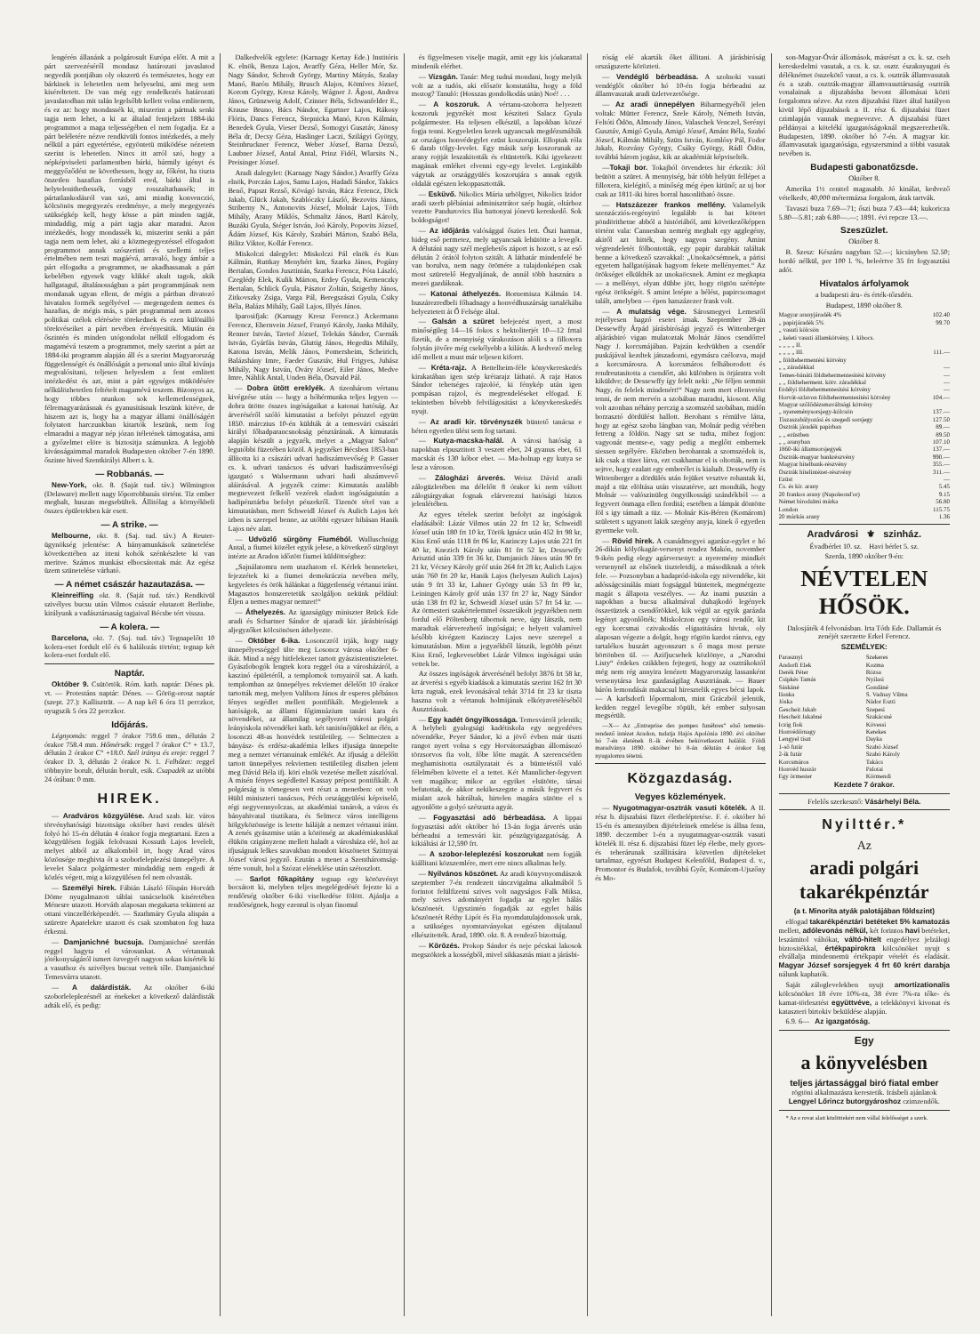lengérén állanánk a polgárosult Európa előtt. A mit a párt szervezéséről mondasz határozati javaslatod negyedik pontjában oly okszerü és természetes, hogy ezt bárkinek is lehetetlen nem helyeselni, ami meg sem kiséreltetett. De van még egy rendelkezés határozati javaslatodban mit talán legelsőbb kellett volna emlitenem, és ez az: hogy mondassék ki, miszerint a pártnak senki tagja nem lehet, a ki az általad fentjelzett 1884-iki programmot a maga teljességében el nem fogadja. Ez a párt beléletére nézve rendkivüli fontos intézkedés, a mely nélkül a párt egyetértése, egyöntetü müködése nézetem szerint is lehetetlen. Nincs itt arról szó, hogy a népképviseleti parlamentben bárki, bármily igényt és meggyőződést ne követhessen, hogy az, főként, ha tiszta önzetlen hazafias forrásból ered, bárki által is helytelenithethessék, vagy rosszaltathassék; itt pártatlankodásról van szó, ami mindig konvenczió, kölcsönös megegyezés eredménye, a mely megegyezés szükségkép kell, hogy kösse a párt minden tagját, mindaddig, míg a párt tagja akar maradni. Azon intézkedés, hogy mondassék ki, miszerint senki a párt tagja nem nem lehet, aki a közmegegyezéssel elfogadott programmot annak szószerinti és szellemi teljes értelmében nem teszi magáévá, arravaló, hogy ámbár a párt elfogadta a programmot, ne akadhassanak a párt kebelében egyesek vagy klikké akult tagok, akik hallgatagul, általánosságban a párt programmjának nem mondanak ugyan ellent, de mégis a pártban divatozó hivatalos formék segélyével — megengedem nemes és hazafias, de mégis más, s párt programmal nem azonos politikai czélok elérésére törekednek és ezen különálló törekvéseiket a párt nevében érvényesitik. Miután én őszintén és minden utógondolat nélkül elfogadom és magamévá teszem a programmot, mely szerint a párt az 1884-iki programm alapján áll és a szerint Magyarország függetlenségét és önállóságát a personal unio által kivánja megvalósitani, teljesen helyeslem a fent emlitett intézkedést és azt, mint a párt egységes müködésére nélkülözhetetlen feltételt magamévá teszem. Bizonyos az, hogy többes ntunkon sok kellemetlenségnek, félremagyarázásnak és gyanusitásnak leszünk kitéve, de hiszem azt is, hogy ha a magyar állami önállóságért folytatott harczunkban kitartók leszünk, nem fog elmaradni a magyar nép józan itéletének támogatása, ami a győzelmet elöre is biztositja számunkra. A legjobb kivánságaimmal maradok Budapesten október 7-én 1890. őszinte hived Szentkirályi Albert s. k.
— Robbanás. —
New-York, okt. 8. (Saját tud. táv.) Wilmington (Delaware) mellett nagy lőporrobbanás történt. Tiz ember meghalt, huszan megsebültek. Állitólag a környékbeli összes épületekben kár esett.
— A strike. —
Melbourne, okt. 8. (Saj. tud. táv.) A Reuter-ügynökség jelentése: A bányamunkások szünetelése következtében az itteni kohók szénkészlete ki van meritve. Számos munkást elbocsátottak már. Az egész üzem szünetelése várható.
— A német császár hazautazása. —
Kleinreifling okt. 8. (Saját tud. táv.) Rendkivül szivélyes bucsu után Vilmos császár elutazott Berlinbe, királyunk a vadásztársaság tagjaival Bécsbe tért vissza.
— A kolera. —
Barcelona, okt. 7. (Saj. tud. táv.) Tegnapelőtt 10 kolera-eset fordult elő és 6 halálozás történt; tegnap két kolera-eset fordult elő.
Naptár.
Október 9. Csütörtök. Róm. kath. naptár: Dénes pk. vt. — Protestáns naptár: Dénes. — Görög-orosz naptár (szept. 27.): Kalliszträt. — A nap kél 6 óra 11 perczkor, nyugszik 5 óra 22 perczkor.
Időjárás.
Légnyomás: reggel 7 órakor 759.6 mm., délután 2 órakor 758.4 mm. Hőmérsék: reggel 7 órakor C° + 13.7, délután 2 órakor C° +18.0. Szél iránya és ereje: reggel 7 órakor D. 3, délután 2 órakor N. 1. Felhőzet: reggel többnyire borult, délután borult, esik. Csapadék az utóbbi 24 órában: 0 mm.
HIREK.
— Aradváros közgyülése. Arad szab. kir. város törvényhatósági bizottsága október havi rendes ülését folyó hó 15-én délután 4 órakor fogja megtartani. Ezen a közgyülésen fogják felolvasni Kossuth Lajos levelelt, melyet abból az alkalomból irt, hogy Arad város közönsége meghivta őt a szoborleleplezési ünnepélyre. A levelet Salacz polgármester mindaddig nem engedi át közlés végett, mig a közgyülésen fel nem olvasták.
— Személyi hirek. Fábián László főispán Horváth Döme nyugalmazott táblai tanácselnök kiséretében Ménesre utazott. Horváth alaposan megakarta tekinteni az ottani vinczellérképezdét. — Szathmáry Gyula alispán a szüretre Apatelekre utazott és csak szombaton fog haza érkezni.
— Damjanichné bucsuja. Damjanichné szerdán reggel hagyta el városunkat. A vértanunak jótékonyságáról ismert özvegyét nagyon sokan kisérték ki a vasuthoz és szivélyes bucsut vettek tőle. Damjanichné Temesvárra utazott.
— A dalárdisták. Az október 6-iki szoborleleplezésnél az énekeket a következő dalárdisták adták elő, és pedig:
Dalkedvelők egylete: (Karnagy Kertay Ede.) Institóris K. elnök, Benza Lajos, Avarffy Géza, Heller Mór, Sz. Nagy Sándor, Schrodt György, Martiny Mátyás, Szalay Manó, Barón Mihály, Brusch Alajos, Kömíves József, Korom György, Kresz Károly, Wágner J. Ágost, Andrea János, Grünzweig Adolf, Czinner Béla, Schwanfelder E., Krause Bruno, Bács Nándor, Egartner Lajos, Rákosy Flóris, Dancs Ferencz, Stepnicka Manó, Kron Kálmán, Benedek Gyula, Vieser Dezső, Somogyi Gusztáv, Jánosy Béla dr, Decsy Géza, Haslinger Laczi, Szilágyi György, Steinbruckner Ferencz, Weber József, Barna Dezső, Laubner József, Antal Antal, Prinz Fidél, Wlarsits N., Preisinger József.
Aradi dalegylet: (Karnagy Nagy Sándor.) Avarffy Géza elnök, Porczán Lajos, Samu Lajos, Hadadi Sándor, Takács Benő, Papszt Rezső, Kövágó István, Rácz Ferencz, Dick Jakab, Glück Jakab, Szablóczky László, Bezovits János, Striberny N., Antonovits József, Molnár Lajos, Tóth Mihály, Arany Miklós, Schmaltz János, Bartl Károly, Buzáki Gyula, Stéger István, Joó Károly, Popovits József, Ádám József, Kis Károly, Szabári Márton, Szabó Béla, Bilitz Viktor, Kollár Ferencz.
Miskolczi dalegylet: Miskolczi Pál elnök és Kun Kálmán, Ruttkay Menyhért km, Szarka János, Pogány Bertalan, Gondos Jusztinián, Szarka Ferencz, Póta László, Czeglédy Elek, Kulik Márton, Erdey Gyula, Kemenczky Bertalan, Schlick Gyula, Pásztor Zoltán, Szigethy János, Zitkovszky Zsiga, Varga Pál, Beregszászi Gyula, Csiky Béla, Balázs Mihály, Gaál Lajos, Illyés János.
Iparosifjak: (Karnagy Kresz Ferencz.) Ackermann Ferencz, Ehernvein József, Franyó Károly, Janka Mihály, Renner István, Tavtof József, Telekán Sándor, Csernák István, Gyárfás István, Gluttig János, Hegedüs Mihály, Katona István, Melik János, Pomersheim, Scheirich, Balázshány Imre, Faeder Gusztáv, Hul Frigyes, Juhász Mihály, Nagy István, Ováry József, Eiler János, Medve Imre, Náhlik Antal, Unden Béla, Oszvald Pál.
— Dobra ütött ereklyék. A tizenhárom vértanu kivégzése után — hogy a hóhérmunka teljes legyen — dobra ütötte összes ingóságaikat a katonai hatóság. Az árveréséről szóló kimutatást a befolyt pénzzel együtt 1850. márczius 10-én küldták át a temesvári császári királyi főhadparancsnokság pénztárának. A kimutatás alapján készült a jegyzék, melyet a „Magyar Salon“ legutóbbi füzetében közöl. A jegyzéket Bécsben 1853-ban állította ki a császári udvari hadiszámvevőség P. Gasser cs. k. udvari tanácsos és udvari hadiszámvevőségi igazgató s Walsermann udvari hadi alszámvevő aláirásával. A jegyzék czime: Kimutatás azalább megnevezett felkelő vezérek eladott ingóságaiután a hadipénztárba befolyt pénzekről. Tizenöt tétel van a kimutatásban, mert Schweidl József és Aulich Lajos két izben is szerepel benne, az utóbbi egyszer hibásan Hanik Lajos név alatt.
— Udvözlő sürgöny Fiuméból. Walluschnigg Antal, a fiumei közélet egyik jelese, a következő sürgönyt intézte az Aradon időzött fiumei küldöttséghez:
„Sajnálatomra nem utazhatom el. Kérlek benneteket, fejezzétek ki a fiumei demokráczia nevében mély, kegyeletes és örök hálánkat a függetlenség vértanui iránt. Magasztos honszeretetük szolgáljon nekünk például: Éljen a nemes magyar nemzet!“
— Áthelyezés. Az igazságügy miniszter Brück Ede aradi és Schartner Sándor dr ujaradi kir. járásbirósági aljegyzőket kölcsönösen áthelyezte.
— Október 6-ika. Losonczról irják, hogy nagy ünnepélyességgel ülte meg Losoncz városa október 6-ikát. Mind a négy hitfelekezet tartott gyászistentiszteletet. Gyászlobogók lengtek kora reggel óta a városházáról, a kaszinó épületéről, a templomok tornyairól sat. A kath. templomban az ünnepélyes rekviemet délelőtt 10 órakor tartották meg, melyen Valihora János dr esperes plébános fényes segédlet mellett pontifikált. Megjelentek a hatóságok, az állami főgimnázium tanári kara és növendékei, az államilag segélyezett városi polgári leányiskola növendékei kath. két tanitónőjükkel az élén, a losonczi 48-as honvédek testületileg. — Selmeczen a bányász- és erdész-akadémia lelkes ifjusága ünnepelte meg a nemzet vértanuinak emlékét. Az ifjuság a délelőtt tartott ünnepélyes rekviemen testületileg diszben jelent meg Dávid Béla ifj. köri elnök vezetése mellett zászlóval. A misén fényes segédlettel Kassay prépost pontifikált. A polgárság is tömegesen vett részt a menetben: ott volt Hültl miniszteri tanácsos, Péch országgyülési képviselő, régi negyvennyolczas, az akadémiai tanárok, a város és bányahivatal tisztikara, és Selmecz város intelligens hölgyközönsége is letette háláját a nemzet vértanui iránt. A zenés gyászmise után a közönség az akadémiakuskkal élükön czigányzene mellett haladt a városháza elé, hol az ifjuságnak lelkes szavakban mondott köszönetet Szittnyai József városi jegyző. Ezután a menet a Szentháromság-térre vonult, hol a Szózat eléneklése után szétoszlott.
— Sarlot főkapitány tegnap egy körözvényt bocsátott ki, melyben teljes megelégedését fejezte ki a rendőrség október 6-iki viselkedése fölött. Ajánlja a rendőrségnek, hogy ezentul is olyan finomul
és figyelmesen viselje magát, amit egy kis jóakarattal mindenik elérhet.
— Vizsgán. Tanár: Meg tudná mondani, hogy melyik volt az a tudós, aki először konstatálta, hogy a föld mozog? Tanuló: (Hosszas gondolkodás után) Noé! . . .
— A koszoruk. A vértanu-szoborra helyezett koszoruk jegyzékét most késziteti Salacz Gyula polgármester. Ha teljesen elkészül, a lapokban közzé fogja tenni. Kegyeletlen kezek ugyancsak megdézsmálták az országos honvédegylet ezüst koszoruját. Elloptak róla 6 darab tölgy-levelet. Egy másik szép koszorunak az arany rojtját leszakitották és eltüntették. Kiki igyekezett magának emléket elvenni egy-egy levelet. Leginkább vágytak az országgyülés koszorujára s annak egyik oldalát egészen lekoppasztották.
— Esküvő. Nikolics Mária urhölgyet, Nikolics Izidor aradi szerb plébániai adminisztrátor szép hugát, oltárhoz vezette Pandurovics Ilia battonyai jónevü kereskedő. Sok boldogságot!
— Az időjárás valósággal őszies lett. Őszi harmat, hideg eső permetez, mely ugyancsak lehütötte a levegőt. A délutáni nagy szél meglehetős záport is hozott, s az eső délután 2 órától folyton szitált. A láthatár mindenfelé be van borulva, nem nagy örömére a tulajdonképen csak most szüretelő Hegyaljának, de annál több hasznára a mezei gazdáknak.
— Katonai áthelyezés. Bornemisza Kálmán 14. huszárezredbeli főhadnagy a honvédhuszárság tartalékába helyeztetett át Ő Felsége által.
— Galsán a szüret befejezést nyert, a most minőségileg 14—16 fokos s hektoliterjét 10—12 frttal fizetik, de a mennyiség várakozáson alóli s a filloxera folytán jövőre még csekélyebb a kilátás. A kedvező meleg idő mellett a must már teljesen kiforrt.
— Kréta-rajz. A Bettelheim-féle könyvkereskedés kirakatában igen szép krétarajz látható. A rajz Hatos Sándor tehetséges rajzolóé, ki fénykép után igen pompásan rajzol, és megrendeléseket elfogad. E tekintetben bővebb felvilágositást a könyvkereskedés nyujt.
— Az aradi kir. törvényszék büntető tanácsa e héten egyetlen ülést sem fog tartani.
— Kutya-macska-halál. A városi hatóság a napokban elpusztitott 3 veszett ebet, 24 gyanus ebet, 61 macskát és 130 kóbor ebet. — Ma-holnap egy kutya se lesz a városon.
— Zálogházi árverés. Weisz Dávid aradi zálogüzletében ma délelőtt 8 órakor ki nem váltott zálogtárgyakat fognak elárverezni hatósági biztos jelenlétében.
Az egyes tételek szerint befolyt az ingóságok eladásából: Lázár Vilmos után 22 frt 12 kr, Schweidl József után 180 frt 10 kr, Török Ignácz után 452 frt 98 kr, Kiss Ernő után 1118 frt 06 kr, Kazinczy Lajos után 221 frt 40 kr, Knezich Károly után 81 frt 52 kr, Dessewffy Arisztid után 339 frt 36 kr, Damjanich János után 90 frt 21 kr, Vécsey Károly gróf után 264 frt 28 kr, Aulich Lajos után 760 frt 20 kr, Hanik Lajos (helyeszn Aulich Lajos) után 9 frt 33 kr, Lahner György után 53 frt 09 kr, Leiningen Károly gróf után 137 frt 27 kr, Nagy Sándor után 138 frt 02 kr, Schweidl József után 57 frt 54 kr. — Az örmesteri szakértelemmel összetákolt jegyzékben nem fordul elő Pöltenberg tábornok neve, úgy látszik, nem maradtak elárverezhető ingóságai; e helyett valamivel később kivégzett Kazinczy Lajos neve szerepel a kimutatásban. Mint a jegyzékből látszik, legtöbb pénzt Kiss Ernő, legkevesebbet Lázár Vilmos ingóságai után vettek be.
Az összes ingóságok árverésénél befolyt 3876 frt 58 kr, az árverési s egyéb kiadások a kimutatás szerint 162 frt 30 krra rugtak, ezek levonásával tehát 3714 frt 23 kr tiszta haszna volt a vértanuk holmijának elkótyavetéléséből Ausztriának.
— Egy kadét öngyilkossága. Temesvárról jelentik; A helybeli gyalogsági kadétiskola egy negyedéves növendéke, Peyer Sándor, ki a jövő évben már tiszti rangot nyert volna s egy Horvátországban állomásozó törzsorvos fia volt, főbe lőtte magát. A szerencsétlen meghamisitotta osztályzatait és a büntetéstől való félelmében követte el a tettet. Két Mannlicher-fegyvert vett magához; mikor az egyiket elsütötte, társai befutottak, de akkor nekikeszegzte a másik fegyvert és mialatt azok hátráltak, hirtelen magára sütötte el s agyonlőtte a golyó szétzuzta agyát.
— Fogyasztási adó bérbeadása. A lippai fogyasztási adót október hó 13-án fogja árverés után bérbeadni a temesvári kir. pénzügyigazgatóság. A kikiáltási ár 12,590 frt.
— A szobor-leleplezési koszorukat nem fogják kiállitani közszemlére, mert erre nincs alkalmas hely.
— Nyilvános köszönet. Az aradi könyvnyomdászok szeptember 7-én rendezett tánczvigalma alkalmából 5 forintot felülfizetni szives volt nagyságos Falk Miksa, mely szives adományért fogadja az egylet hálás köszönetét. Ugyszintén fogadják az egylet hálás köszönetét Réthy Lipót és Fia nyomdatulajdonosok urak, a szükséges nyomtatványokat egészen dijtalanul elkészitették. Arad, 1890. okt. 8. A rendező bizottság.
— Körözés. Prokop Sándor és neje pécskai lakosok megszöktek a kosségből, mivel sikkasztás miatt a járásbi-
róság elé akarták őket állitani. A járásbiróság országszerte körözteti.
— Vendéglő bérbeadása. A szolnoki vasuti vendéglőt október hó 10-én fogja bérbeadni az államvasutak aradi üzletvezetősége.
— Az aradi ünnepélyen Biharmegyéből jelen voltak: Mütter Ferencz, Szele Károly, Németh István, Feltóti Ödön, Almosdy János, Valaschek Venczel, Serényi Gusztáv, Amigó Gyula, Amigó József, Amánt Béla, Szabó József, Kálmán Mihály, Szüts István, Komlósy Pál, Fodor Jakab, Rozvány György, Csáky György, Rádl Ödön, továbbá három jogász, kik az akadémiát képviselték.
—Tokaji bor. Tokajból örvendetes hir érkezik: Jól beütött a szüret. A mennyiség, bár több helyütt fellépet a filloxera, kielégitő, a minőség még épen kitünő; az uj bor csak az 1811-iki hires borral hasonlitható össze.
— Hatszázezer frankos mellény. Valamelyik szenzácziós-regényiró legalább is hat kötetet pöndörithetne abból a históriából, ami következőképpen történt vala: Cannesban nemrég meghalt egy agglegény, akiről azt hitték, hogy nagyon szegény. Amint végrendeletét fölbontották, egy papir darabkát találtak benne a következő szavakkal: „Unokaöcsémnek, a párisi egyetem hallgatójának hagyom fekete mellényemet.“ Az örökséget elküldték az unokaöcsnek. Amint ez megkapta — a mellényt, olyan dühbe jött, hogy rögtön széttépte egész örökségét. S amint letépte a bélést, papircsomagot talált, amelyben — épen hatszázezer frank volt.
— A mulatság vége. Sárosmegyei Lemesről rejtélyesen hagzó esetet irnak. Szeptember 28-án Dessewffy Árpád járásbirósági jegyző és Wittenberger aljárásbiró vigan mulatoztak Molnár János csendőrrel Nagy J. korcsmájában. Pajzán kedvükben a csendőr puskájával kezdtek játszadozni, egymásra czélozva, majd a korcsmárosra. A korcsmáros felháborodott és rendreutasitotta a csendőrt, aki különben is örjáratra volt kiküldve; de Dessewffy így felelt neki: „Ne féljen semmit Nagy, én felelek mindenért!“ Nagy nem mert ellenvetést tenni, de nem mervén a szobában maradni, kiosont. Alig volt azonban néhány perczig a szomszéd szobában, midőn borzasztó dördülést hallott. Berohant s rémülve látta, hogy az egész szoba lángban van, Molnár pedig vérében fetreng a földön. Nagy szt se tudta, mihez fogjon: vagyonát mentse-e, vagy pedig a meglőtt embernek siessen segélyére. Eközben berohantak a szomszédok is, kik csak a tüzet látva, ezt csakhamar el is oltották, nem is sejtve, hogy ezalatt egy emberélet is kialudt. Dessewffy és Wittenberger a dördülés után fejüket vesztve rohantak ki, majd a tüz elöltása után visszatérve, azt mondták, hogy Molnár — valószinüleg öngyilkossági szándékból — a fegyvert önmaga ellen forditá; esetében a lámpát döntötte föl s igy támadt a tüz. — Molnár Kis-Béren (Komárom) született s ugyanott lakik szegény anyja, kinek ő egyetlen gyermeke volt.
— Rövid hirek. A csanádmegyei agarász-egylet e hó 26-dikán kölyökagár-versenyt rendez Makón, november 9-ikén pedig elegy agárversenyt: a nyeremény mindkét versenynél az elsőnek tiszteletdij, a másodiknak a tétek fele. — Pozsonyban a hadapród-iskola egy növendéke, kit adósságcsinálás miatt fogsággal büntettek, megmérgezte magát s állapota veszélyes. — Az inami pusztán a napokban a bucsu alkalmával duhajkodó legények összetüztek a csendőrökkel, kik végül az egyik garázda legényt agyonlőtték; Miskolczon egy városi rendőr, kit egy korcsmai czivakodás eligazitására hivtak, oly alaposan végezte a dolgát, hogy rögtön kardot rántva, egy tartalékos huszárt agyonszurt s ő maga most persze börtönben ül. — Azifjucsehek közlönye, a „Narodni Listy“ érdekes czikkben fejtegeti, hogy az osztrákoktól még nem rég annyira lenézett Magyarország lassanként versenytársa lesz gazdaságilag Ausztriának. — Bauer bárón lemondását makacsul hiresztelik egyes bécsi lapok. — A karlsdorfi lőpormalom, mint Gráczból jelentik, kedden reggel levegőbe röpült, két ember sulyosan megsérült.
—X— Az „Entreprise des pompes funèbres“ első temetés-rendező intézet Aradon, tudatja Hajós Apolónia 1890. évi október hó 7-én életének 8.-ik évében bekövetkezett halálát. Földi maradványa 1890. október hó 8-án délután 4 órakor fog nyugalomra tétetni.
Közgazdaság.
Vegyes közlemények.
— Nyugotmagyar-osztrák vasuti kötelék. A II. rész b. dijszabási füzet életbeléptetése. F. é. október hó 15-én és amennyiben dijtételeinek emelése is állna fenn, 1890. deczember 1-én a nyugatmagyar-osztrák vasuti kötelék II. rész 6. dijszabási füzet lép életbe, mely gyors- és teherárunak szállitására közvetlen dijtételeket tartalmaz, egyrészt Budapest Kelenföld, Budapest d. v., Promontor és Budafok, továbbá Győr, Komárom-Ujszőny és Mo-
son-Magyar-Óvár állomások, másrészt a cs. k. sz. cseh kereskedelmi vasutak, a cs. k. sz. osztr. északnyugati és déléknémet összekötő vasut, a cs. k. osztrák államvasutak és a szab. osztrák-magyar államvasuttársaság osztrák vonalainak a dijszabásba bevont állomásai közti forgalomra nézve. Az ezen dijszabási füzet által hatályon kivül lépő dijszabások a II. rész 6. dijszabási füzet czimlapján vannak megnevezve. A dijszabási füzet példányai a kötelékí igazgatóságoknál megszerezhetők. Budapesten, 1890. október hó 7-én. A magyar kir. államvasutak igazgatósága, egyszersmind a többi vasutak nevében is.
Budapesti gabonatőzsde.
Október 8.
Amerika 1½ centtel magasabb. Jó kinálat, kedvező vételkedv, 40,000 métermázsa forgalom, árak tartvák.
Tavaszi buza 7.69—71; őszi buza 7.43—44; kukoricza 5.80—5.81; zab 6.80—.—; 1891. évi repcze 13.—.
Szeszüzlet.
Október 8.
B. Szesz: Készáru nagyban 52.—; kicsinyben 52.50; hordó nélkül, per 100 l. %, beleértve 35 frt fogyasztási adót.
Hivatalos árfolyamok
a budapesti áru- és érték-tőzsdén.
Budapest, 1890 október 8.
| Magyar aranyjáradék 4% | 102.40 |
| „ papirjáradék 5% | 99.70 |
| „ vasuti kölcsön | |
| „ keleti vasuti államkötvény, I. kibocs. | |
| „ „ „ „ II. | |
| „ „ „ „ III. | 111.— |
| „ földtehermentési kötvény | |
| „ „ záradékkal | — |
| Temes-bánáti földtehermentesitési kötvény | — |
| „ „ földteherment. kötv. záradékkal | — |
| Erdélyi földtehermentesitési kötvény | — |
| Horvát-szlavon földtehermentesitési kötvény | 104.— |
| Magyar szőlődézsmaváltsági kötvény | |
| „ nyereménysorsjegy-kölcsön | 137.— |
| Tiszaszabályozási és szegedi sorsjegy | 127.50 |
| Osztrák járadék papirban | 89.— |
| „ „ ezüstben | 89.50 |
| „ „ aranyban | 107.10 |
| 1860-iki államsorsjegyek | 137.— |
| Osztrák-magyar bankrészvény | 990.— |
| Magyar hitelbank-részvény | 355.— |
| Osztrák hitelintézet-részvény | 311.— |
| Ezüst | — |
| Cs. és kir. arany | 5.45 |
| 20 frankos arany (Napoleond'or) | 9.15 |
| Német birodalmi márka | 56.80 |
| London | 115.75 |
| 20 márkás arany | 1.36 |
Aradvárosi ⚜ szinház.
Évadbérlet 10. sz. Havi bérlet 5. sz.
Szerda, 1890 október 9-én:
NÉVTELEN HŐSÖK.
Dalosjáték 4 felvonásban. Irta Tóth Ede. Dallamát és zenéjét szerzette Erkel Ferencz.
SZEMÉLYEK:
| Parasznyi | Szekeres |
| Andorfi Elek | Kozma |
| Derék Péter | Rózsa |
| Csipkés Tamás | Nyilasi |
| Sáskáné | Gondáné |
| Ilonka | S. Vadnay Vilma |
| Jóska | Nádor Eszti |
| Gescheit Jakab | Szepesi |
| Hescheit Jakabné | Szakácsné |
| Iczig fiok | Kövessi |
| Honvédőrnagy | Kerekes |
| Lengyel tiszt | Dayka |
| 1-ső futár | Szabó József |
| 2-ik futár | Szabó Károly |
| Korcsmáros | Takács |
| Honvéd huszár | Palotai |
| Egy örmester | Körmendi |
Kezdete 7 órakor.
Felelős szerkesztő: Vásárhelyi Béla.
Nyilttér.*
Az
aradi polgári takarékpénztár
(a t. Minorita atyák palotájában földszint)
elfogad takarékpénztári betéteket 5% kamatozás mellett, adólevonás nélkül, két forintos havi betéteket, leszámitol váltókat, váltó-hitelt engedélyez jelzálogi biztositékkal, értékpapirokra kölcsönöket nyujt s elvállalja mindennemü értékpapir vételét és eladását. Magyar József sorsjegyek 4 frt 60 krért darabja nálunk kaphatók.
Saját záloglevelekben nyujt amortizationalis kölcsönöket 18 évre 10%-ra, 38 évre 7%-ra tőke- és kamat-törlesztést együttvéve, a telekkönyvi kivonat és kataszteri birtokiv beküldése alapján.
6.9. 6— Az igazgatóság.
Egy
a könyvelésben
teljes jártassággal biró fiatal ember rögtöni alkalmazásra kerestetik. Irásbeli ajánlatok Lengyel Lőrincz butorgyároshoz czimzendők.
* Az e rovat alatt közlöttekért nem vállal felelősséget a szerk.